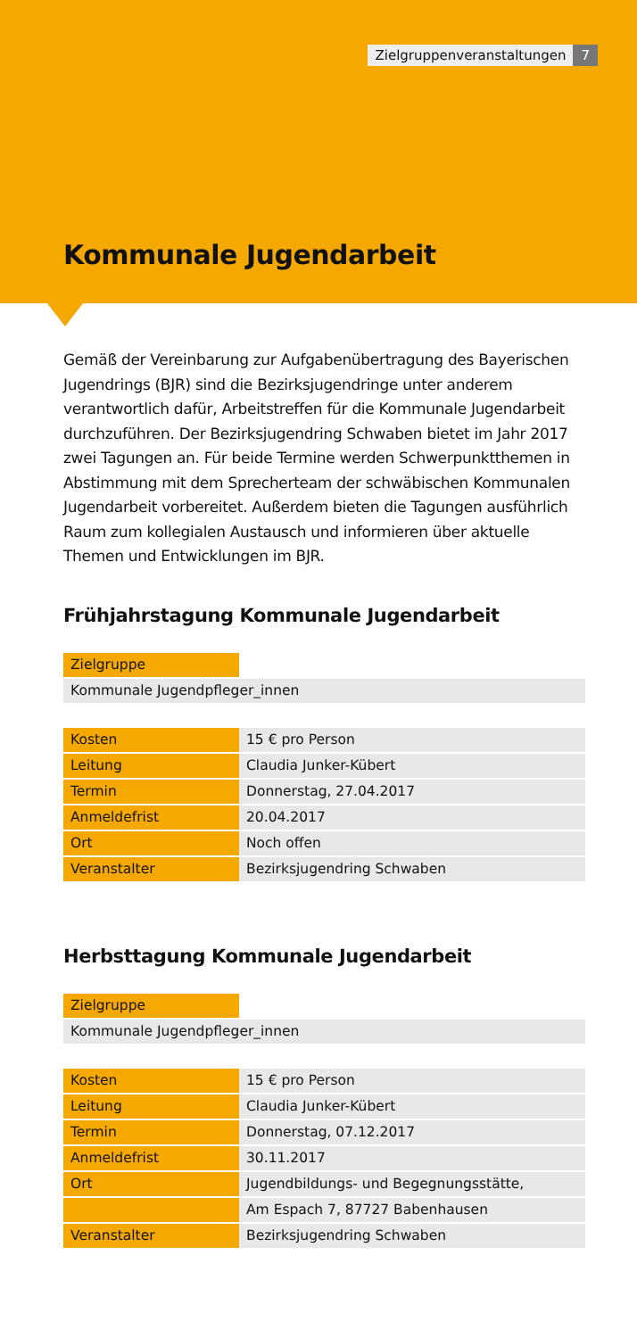Zielgruppenveranstaltungen 7
Kommunale Jugendarbeit
Gemäß der Vereinbarung zur Aufgabenübertragung des Bayerischen Jugendrings (BJR) sind die Bezirksjugendringe unter anderem verantwortlich dafür, Arbeitstreffen für die Kommunale Jugendarbeit durchzuführen. Der Bezirksjugendring Schwaben bietet im Jahr 2017 zwei Tagungen an. Für beide Termine werden Schwerpunktthemen in Abstimmung mit dem Sprecherteam der schwäbischen Kommunalen Jugendarbeit vorbereitet. Außerdem bieten die Tagungen ausführlich Raum zum kollegialen Austausch und informieren über aktuelle Themen und Entwicklungen im BJR.
Frühjahrstagung Kommunale Jugendarbeit
| Zielgruppe | |
| Kommunale Jugendpfleger_innen | |
| Kosten | 15 € pro Person |
| Leitung | Claudia Junker-Kübert |
| Termin | Donnerstag, 27.04.2017 |
| Anmeldefrist | 20.04.2017 |
| Ort | Noch offen |
| Veranstalter | Bezirksjugendring Schwaben |
Herbsttagung Kommunale Jugendarbeit
| Zielgruppe | |
| Kommunale Jugendpfleger_innen | |
| Kosten | 15 € pro Person |
| Leitung | Claudia Junker-Kübert |
| Termin | Donnerstag, 07.12.2017 |
| Anmeldefrist | 30.11.2017 |
| Ort | Jugendbildungs- und Begegnungsstätte, |
| | Am Espach 7, 87727 Babenhausen |
| Veranstalter | Bezirksjugendring Schwaben |